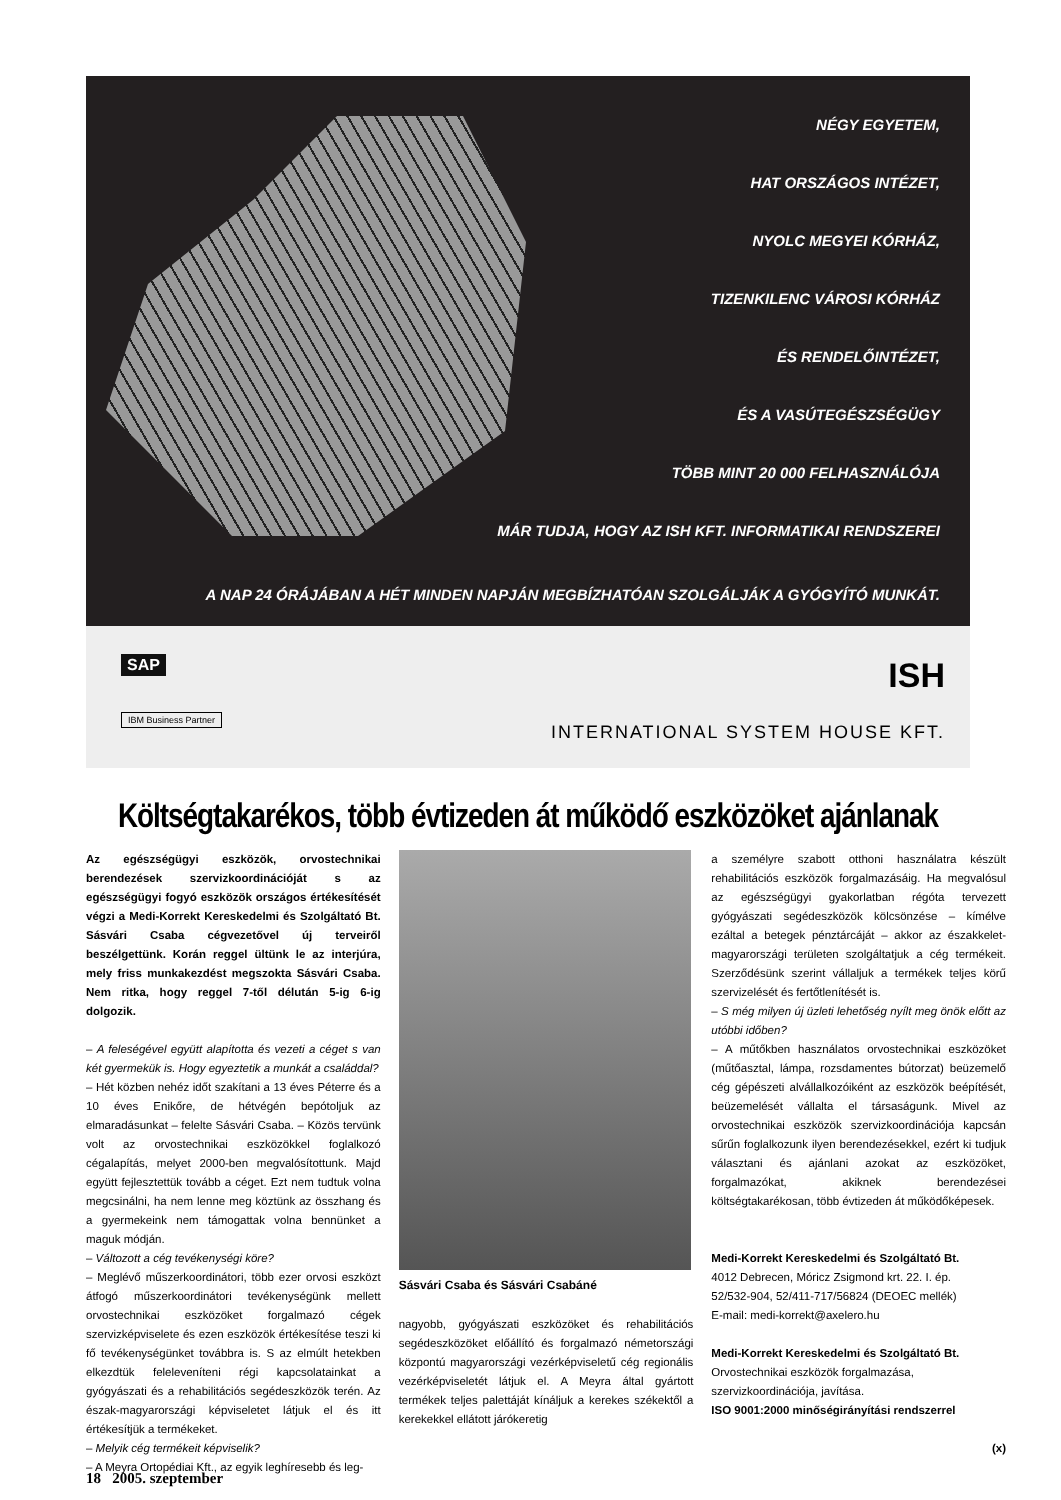NÉGY EGYETEM,
HAT ORSZÁGOS INTÉZET,
NYOLC MEGYEI KÓRHÁZ,
TIZENKILENC VÁROSI KÓRHÁZ
ÉS RENDELŐINTÉZET,
ÉS A VASÚTEGÉSZSÉGÜGY
TÖBB MINT 20 000 FELHASZNÁLÓJA
MÁR TUDJA, HOGY AZ ISH KFT. INFORMATIKAI RENDSZEREI
A NAP 24 ÓRÁJÁBAN A HÉT MINDEN NAPJÁN MEGBÍZHATÓAN SZOLGÁLJÁK A GYÓGYÍTÓ MUNKÁT.
SAP
IBM Business Partner
ISH
INTERNATIONAL SYSTEM HOUSE KFT.
Költségtakarékos, több évtizeden át működő eszközöket ajánlanak
Az egészségügyi eszközök, orvostechnikai berendezések szervizkoordinációját s az egészségügyi fogyó eszközök országos értékesítését végzi a Medi-Korrekt Kereskedelmi és Szolgáltató Bt. Sásvári Csaba cégvezetővel új terveiről beszélgettünk. Korán reggel ültünk le az interjúra, mely friss munkakezdést megszokta Sásvári Csaba. Nem ritka, hogy reggel 7-től délután 5-ig 6-ig dolgozik.
– A feleségével együtt alapította és vezeti a céget s van két gyermekük is. Hogy egyeztetik a munkát a családdal?
– Hét közben nehéz időt szakítani a 13 éves Péterre és a 10 éves Enikőre, de hétvégén bepótoljuk az elmaradásunkat – felelte Sásvári Csaba. – Közös tervünk volt az orvostechnikai eszközökkel foglalkozó cégalapítás, melyet 2000-ben megvalósítottunk. Majd együtt fejlesztettük tovább a céget. Ezt nem tudtuk volna megcsinálni, ha nem lenne meg köztünk az összhang és a gyermekeink nem támogattak volna bennünket a maguk módján.
– Változott a cég tevékenységi köre?
– Meglévő műszerkoordinátori, több ezer orvosi eszközt átfogó műszerkoordinátori tevékenységünk mellett orvostechnikai eszközöket forgalmazó cégek szervizképviselete és ezen eszközök értékesítése teszi ki fő tevékenységünket továbbra is. S az elmúlt hetekben elkezdtük feleleveníteni régi kapcsolatainkat a gyógyászati és a rehabilitációs segédeszközök terén. Az észak-magyarországi képviseletet látjuk el és itt értékesítjük a termékeket.
– Melyik cég termékeit képviselik?
– A Meyra Ortopédiai Kft., az egyik leghíresebb és leg-
Sásvári Csaba és Sásvári Csabáné
nagyobb, gyógyászati eszközöket és rehabilitációs segédeszközöket előállító és forgalmazó németországi központú magyarországi vezérképviseletű cég regionális vezérképviseletét látjuk el. A Meyra által gyártott termékek teljes palettáját kínáljuk a kerekes székektől a kerekekkel ellátott járókeretig
a személyre szabott otthoni használatra készült rehabilitációs eszközök forgalmazásáig. Ha megvalósul az egészségügyi gyakorlatban régóta tervezett gyógyászati segédeszközök kölcsönzése – kímélve ezáltal a betegek pénztárcáját – akkor az északkelet-magyarországi területen szolgáltatjuk a cég termékeit. Szerződésünk szerint vállaljuk a termékek teljes körű szervizelését és fertőtlenítését is.
– S még milyen új üzleti lehetőség nyílt meg önök előtt az utóbbi időben?
– A műtőkben használatos orvostechnikai eszközöket (műtőasztal, lámpa, rozsdamentes bútorzat) beüzemelő cég gépészeti alvállalkozóiként az eszközök beépítését, beüzemelését vállalta el társaságunk. Mivel az orvostechnikai eszközök szervizkoordinációja kapcsán sűrűn foglalkozunk ilyen berendezésekkel, ezért ki tudjuk választani és ajánlani azokat az eszközöket, forgalmazókat, akiknek berendezései költségtakarékosan, több évtizeden át működőképesek.
Medi-Korrekt Kereskedelmi és Szolgáltató Bt.
4012 Debrecen, Móricz Zsigmond krt. 22. I. ép.
52/532-904, 52/411-717/56824 (DEOEC mellék)
E-mail: medi-korrekt@axelero.hu
Medi-Korrekt Kereskedelmi és Szolgáltató Bt.
Orvostechnikai eszközök forgalmazása,
szervizkoordinációja, javítása.
ISO 9001:2000 minőségirányítási rendszerrel
(x)
18 2005. szeptember